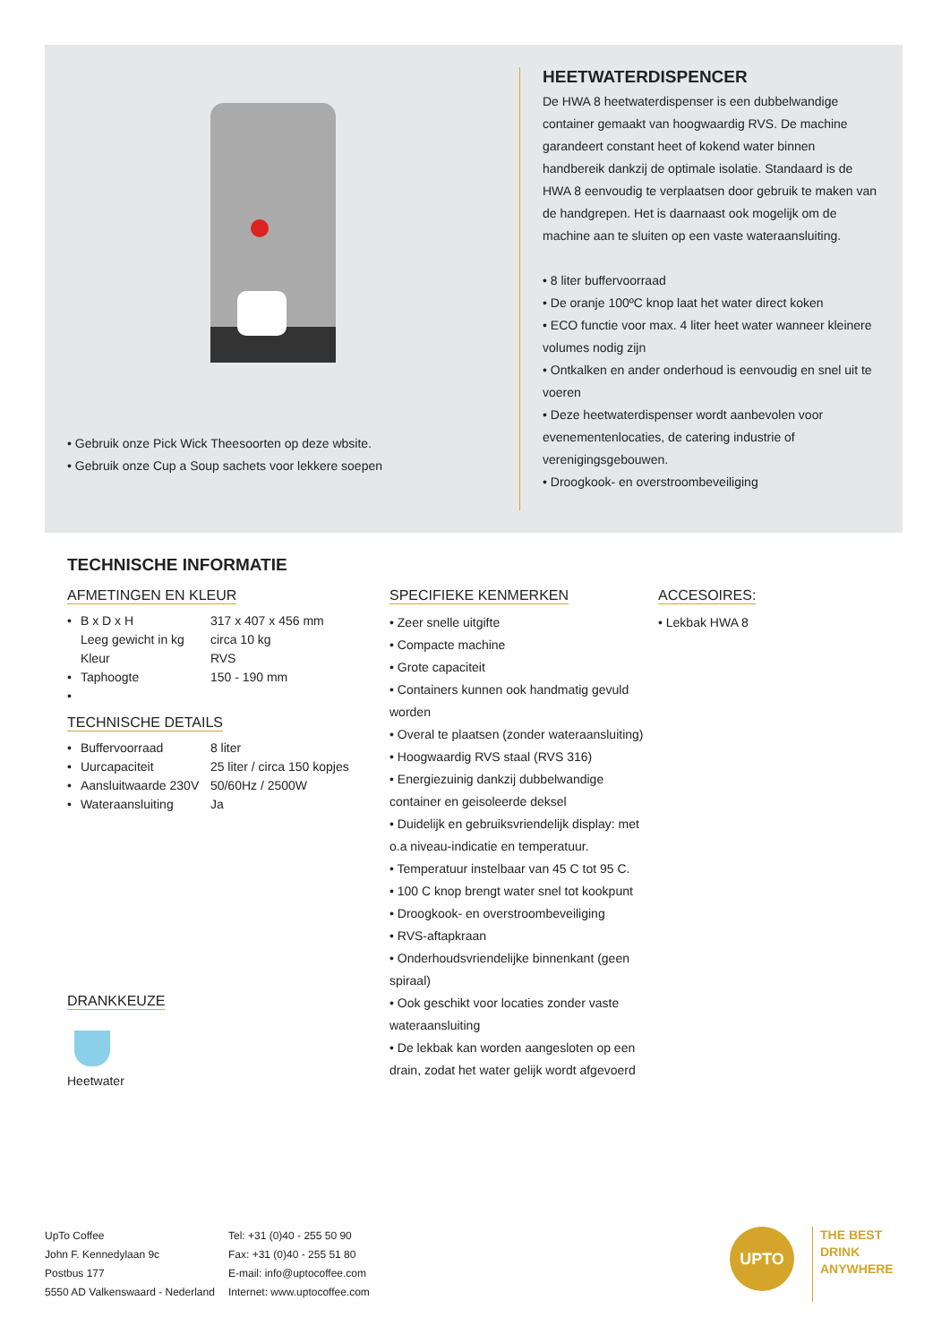• Gebruik onze Pick Wick Theesoorten op deze wbsite.
• Gebruik onze Cup a Soup sachets voor lekkere soepen
HEETWATERDISPENCER
De HWA 8 heetwaterdispenser is een dubbelwandige container gemaakt van hoogwaardig RVS. De machine garandeert constant heet of kokend water binnen handbereik dankzij de optimale isolatie. Standaard is de HWA 8 eenvoudig te verplaatsen door gebruik te maken van de handgrepen. Het is daarnaast ook mogelijk om de machine aan te sluiten op een vaste wateraansluiting.
• 8 liter buffervoorraad
• De oranje 100ºC knop laat het water direct koken
• ECO functie voor max. 4 liter heet water wanneer kleinere volumes nodig zijn
• Ontkalken en ander onderhoud is eenvoudig en snel uit te voeren
• Deze heetwaterdispenser wordt aanbevolen voor evenementenlocaties, de catering industrie of verenigingsgebouwen.
• Droogkook- en overstroombeveiliging
TECHNISCHE INFORMATIE
AFMETINGEN EN KLEUR
| • | B x D x H | 317 x 407 x 456 mm |
| | Leeg gewicht in kg | circa 10 kg |
| | Kleur | RVS |
| • | Taphoogte | 150 - 190 mm |
| • | | |
TECHNISCHE DETAILS
| • | Buffervoorraad | 8 liter |
| • | Uurcapaciteit | 25 liter / circa 150 kopjes |
| • | Aansluitwaarde 230V | 50/60Hz / 2500W |
| • | Wateraansluiting | Ja |
DRANKKEUZE
Heetwater
SPECIFIEKE KENMERKEN
• Zeer snelle uitgifte
• Compacte machine
• Grote capaciteit
• Containers kunnen ook handmatig gevuld worden
• Overal te plaatsen (zonder wateraansluiting)
• Hoogwaardig RVS staal (RVS 316)
• Energiezuinig dankzij dubbelwandige container en geisoleerde deksel
• Duidelijk en gebruiksvriendelijk display: met o.a niveau-indicatie en temperatuur.
• Temperatuur instelbaar van 45 C tot 95 C.
• 100 C knop brengt water snel tot kookpunt
• Droogkook- en overstroombeveiliging
• RVS-aftapkraan
• Onderhoudsvriendelijke binnenkant (geen spiraal)
• Ook geschikt voor locaties zonder vaste wateraansluiting
• De lekbak kan worden aangesloten op een drain, zodat het water gelijk wordt afgevoerd
ACCESOIRES:
• Lekbak HWA 8
UpTo Coffee
John F. Kennedylaan 9c
Postbus 177
5550 AD Valkenswaard - Nederland
Tel: +31 (0)40 - 255 50 90
Fax: +31 (0)40 - 255 51 80
E-mail: info@uptocoffee.com
Internet: www.uptocoffee.com
UPTO
THE BEST
DRINK
ANYWHERE